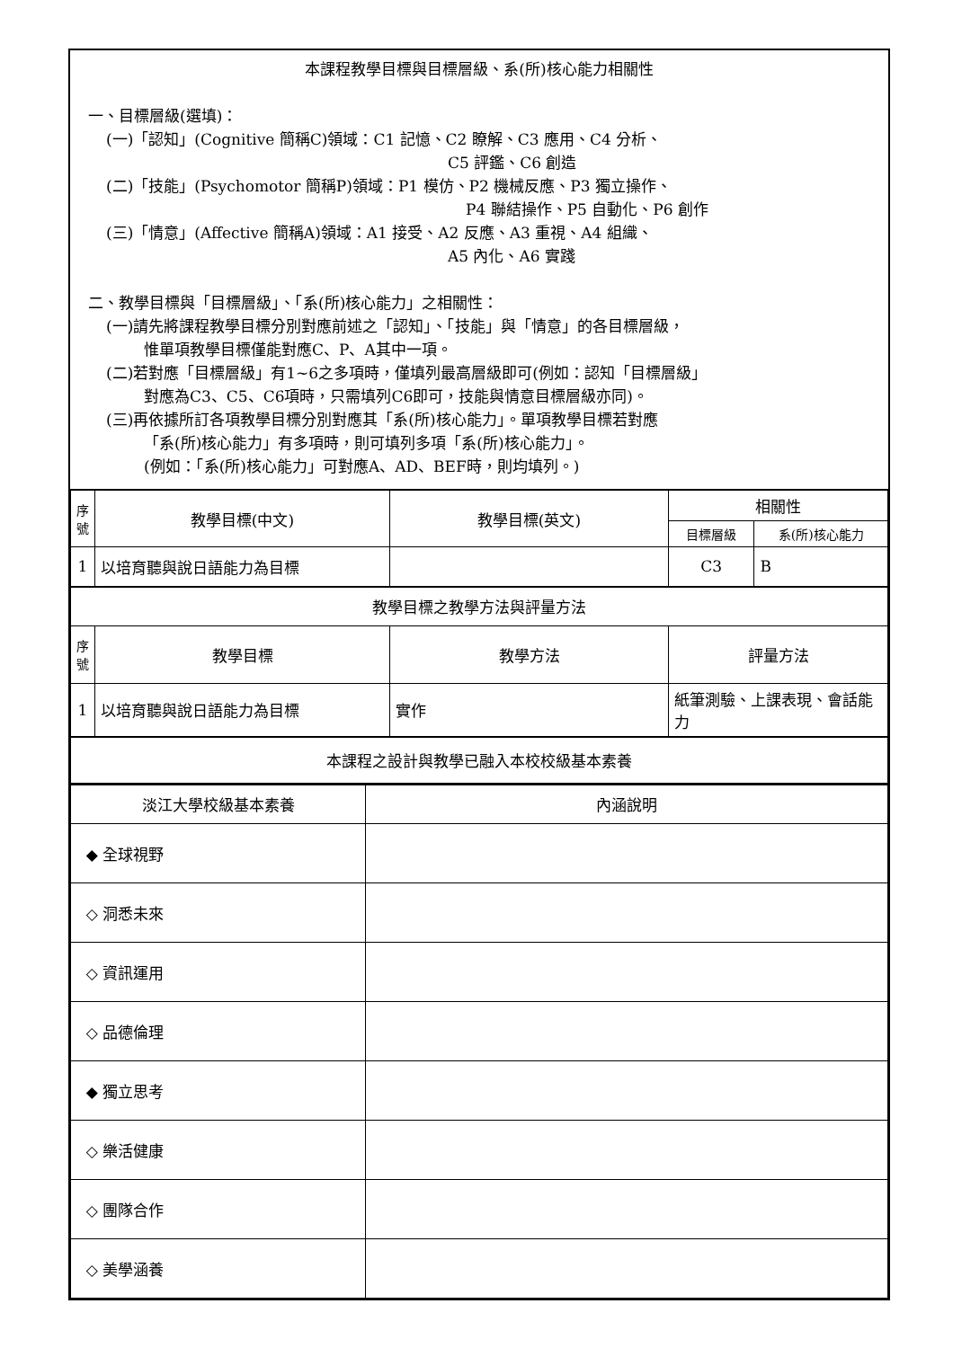本課程教學目標與目標層級、系(所)核心能力相關性
一、目標層級(選填)：
(一)「認知」(Cognitive 簡稱C)領域：C1 記憶、C2 瞭解、C3 應用、C4 分析、
C5 評鑑、C6 創造
(二)「技能」(Psychomotor 簡稱P)領域：P1 模仿、P2 機械反應、P3 獨立操作、
P4 聯結操作、P5 自動化、P6 創作
(三)「情意」(Affective 簡稱A)領域：A1 接受、A2 反應、A3 重視、A4 組織、
A5 內化、A6 實踐
二、教學目標與「目標層級」、「系(所)核心能力」之相關性：
(一)請先將課程教學目標分別對應前述之「認知」、「技能」與「情意」的各目標層級，
惟單項教學目標僅能對應C、P、A其中一項。
(二)若對應「目標層級」有1~6之多項時，僅填列最高層級即可(例如：認知「目標層級」
對應為C3、C5、C6項時，只需填列C6即可，技能與情意目標層級亦同)。
(三)再依據所訂各項教學目標分別對應其「系(所)核心能力」。單項教學目標若對應
「系(所)核心能力」有多項時，則可填列多項「系(所)核心能力」。
(例如：「系(所)核心能力」可對應A、AD、BEF時，則均填列。)
| 序號 | 教學目標(中文) | 教學目標(英文) | 相關性 | |
| --- | --- | --- | --- | --- |
| | | | 目標層級 | 系(所)核心能力 |
| 1 | 以培育聽與說日語能力為目標 | | C3 | B |
| 教學目標之教學方法與評量方法 | | | | |
| 序號 | 教學目標 | 教學方法 | 評量方法 | |
| 1 | 以培育聽與說日語能力為目標 | 實作 | 紙筆測驗、上課表現、會話能力 | |
| 本課程之設計與教學已融入本校校級基本素養 | | | | |
| 淡江大學校級基本素養 | 內涵說明 |
| ◆ 全球視野 | |
| ◇ 洞悉未來 | |
| ◇ 資訊運用 | |
| ◇ 品德倫理 | |
| ◆ 獨立思考 | |
| ◇ 樂活健康 | |
| ◇ 團隊合作 | |
| ◇ 美學涵養 | |